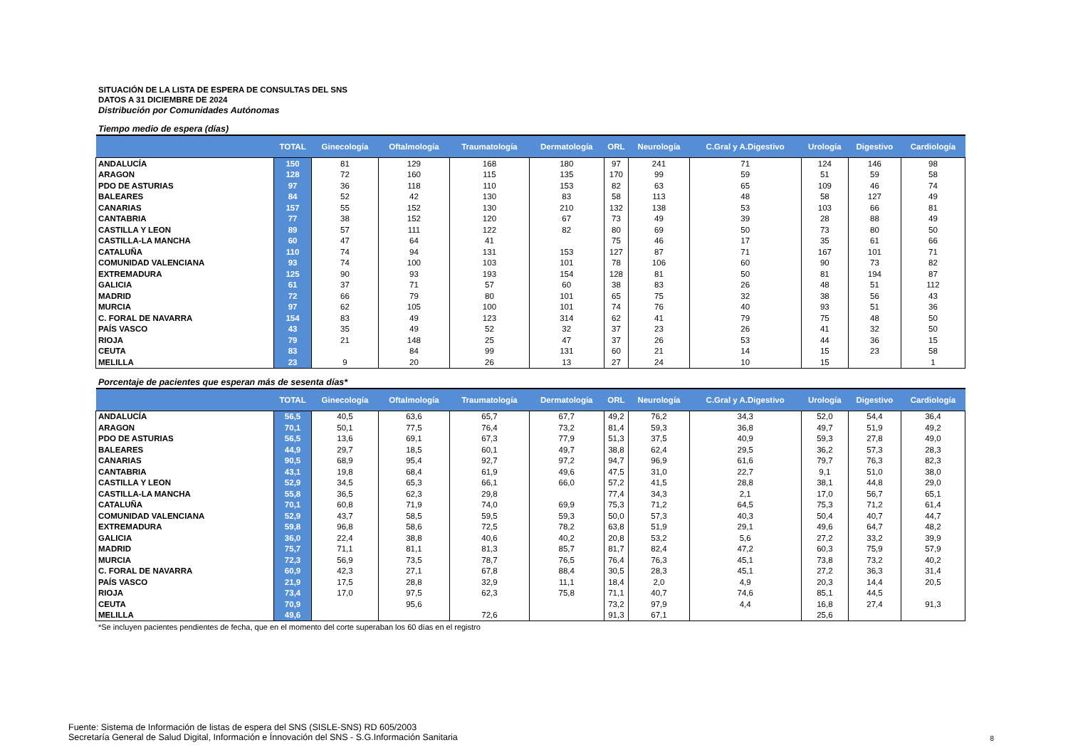SITUACIÓN DE LA LISTA DE ESPERA DE CONSULTAS DEL SNS
DATOS A 31 DICIEMBRE DE 2024
Distribución por Comunidades Autónomas
Tiempo medio de espera (días)
| | TOTAL | Ginecología | Oftalmología | Traumatología | Dermatología | ORL | Neurología | C.Gral y A.Digestivo | Urología | Digestivo | Cardiología |
| --- | --- | --- | --- | --- | --- | --- | --- | --- | --- | --- | --- |
| ANDALUCÍA | 150 | 81 | 129 | 168 | 180 | 97 | 241 | 71 | 124 | 146 | 98 |
| ARAGON | 128 | 72 | 160 | 115 | 135 | 170 | 99 | 59 | 51 | 59 | 58 |
| PDO DE ASTURIAS | 97 | 36 | 118 | 110 | 153 | 82 | 63 | 65 | 109 | 46 | 74 |
| BALEARES | 84 | 52 | 42 | 130 | 83 | 58 | 113 | 48 | 58 | 127 | 49 |
| CANARIAS | 157 | 55 | 152 | 130 | 210 | 132 | 138 | 53 | 103 | 66 | 81 |
| CANTABRIA | 77 | 38 | 152 | 120 | 67 | 73 | 49 | 39 | 28 | 88 | 49 |
| CASTILLA Y LEON | 89 | 57 | 111 | 122 | 82 | 80 | 69 | 50 | 73 | 80 | 50 |
| CASTILLA-LA MANCHA | 60 | 47 | 64 | 41 | | 75 | 46 | 17 | 35 | 61 | 66 |
| CATALUÑA | 110 | 74 | 94 | 131 | 153 | 127 | 87 | 71 | 167 | 101 | 71 |
| COMUNIDAD VALENCIANA | 93 | 74 | 100 | 103 | 101 | 78 | 106 | 60 | 90 | 73 | 82 |
| EXTREMADURA | 125 | 90 | 93 | 193 | 154 | 128 | 81 | 50 | 81 | 194 | 87 |
| GALICIA | 61 | 37 | 71 | 57 | 60 | 38 | 83 | 26 | 48 | 51 | 112 |
| MADRID | 72 | 66 | 79 | 80 | 101 | 65 | 75 | 32 | 38 | 56 | 43 |
| MURCIA | 97 | 62 | 105 | 100 | 101 | 74 | 76 | 40 | 93 | 51 | 36 |
| C. FORAL DE NAVARRA | 154 | 83 | 49 | 123 | 314 | 62 | 41 | 79 | 75 | 48 | 50 |
| PAÍS VASCO | 43 | 35 | 49 | 52 | 32 | 37 | 23 | 26 | 41 | 32 | 50 |
| RIOJA | 79 | 21 | 148 | 25 | 47 | 37 | 26 | 53 | 44 | 36 | 15 |
| CEUTA | 83 | | 84 | 99 | 131 | 60 | 21 | 14 | 15 | 23 | 58 |
| MELILLA | 23 | 9 | 20 | 26 | 13 | 27 | 24 | 10 | 15 | | 1 |
Porcentaje de pacientes que esperan más de sesenta días*
| | TOTAL | Ginecología | Oftalmología | Traumatología | Dermatología | ORL | Neurología | C.Gral y A.Digestivo | Urología | Digestivo | Cardiología |
| --- | --- | --- | --- | --- | --- | --- | --- | --- | --- | --- | --- |
| ANDALUCÍA | 56,5 | 40,5 | 63,6 | 65,7 | 67,7 | 49,2 | 76,2 | 34,3 | 52,0 | 54,4 | 36,4 |
| ARAGON | 70,1 | 50,1 | 77,5 | 76,4 | 73,2 | 81,4 | 59,3 | 36,8 | 49,7 | 51,9 | 49,2 |
| PDO DE ASTURIAS | 56,5 | 13,6 | 69,1 | 67,3 | 77,9 | 51,3 | 37,5 | 40,9 | 59,3 | 27,8 | 49,0 |
| BALEARES | 44,9 | 29,7 | 18,5 | 60,1 | 49,7 | 38,8 | 62,4 | 29,5 | 36,2 | 57,3 | 28,3 |
| CANARIAS | 90,5 | 68,9 | 95,4 | 92,7 | 97,2 | 94,7 | 96,9 | 61,6 | 79,7 | 76,3 | 82,3 |
| CANTABRIA | 43,1 | 19,8 | 68,4 | 61,9 | 49,6 | 47,5 | 31,0 | 22,7 | 9,1 | 51,0 | 38,0 |
| CASTILLA Y LEON | 52,9 | 34,5 | 65,3 | 66,1 | 66,0 | 57,2 | 41,5 | 28,8 | 38,1 | 44,8 | 29,0 |
| CASTILLA-LA MANCHA | 55,8 | 36,5 | 62,3 | 29,8 | | 77,4 | 34,3 | 2,1 | 17,0 | 56,7 | 65,1 |
| CATALUÑA | 70,1 | 60,8 | 71,9 | 74,0 | 69,9 | 75,3 | 71,2 | 64,5 | 75,3 | 71,2 | 61,4 |
| COMUNIDAD VALENCIANA | 52,9 | 43,7 | 58,5 | 59,5 | 59,3 | 50,0 | 57,3 | 40,3 | 50,4 | 40,7 | 44,7 |
| EXTREMADURA | 59,8 | 96,8 | 58,6 | 72,5 | 78,2 | 63,8 | 51,9 | 29,1 | 49,6 | 64,7 | 48,2 |
| GALICIA | 36,0 | 22,4 | 38,8 | 40,6 | 40,2 | 20,8 | 53,2 | 5,6 | 27,2 | 33,2 | 39,9 |
| MADRID | 75,7 | 71,1 | 81,1 | 81,3 | 85,7 | 81,7 | 82,4 | 47,2 | 60,3 | 75,9 | 57,9 |
| MURCIA | 72,3 | 56,9 | 73,5 | 78,7 | 76,5 | 76,4 | 76,3 | 45,1 | 73,8 | 73,2 | 40,2 |
| C. FORAL DE NAVARRA | 60,9 | 42,3 | 27,1 | 67,8 | 88,4 | 30,5 | 28,3 | 45,1 | 27,2 | 36,3 | 31,4 |
| PAÍS VASCO | 21,9 | 17,5 | 28,8 | 32,9 | 11,1 | 18,4 | 2,0 | 4,9 | 20,3 | 14,4 | 20,5 |
| RIOJA | 73,4 | 17,0 | 97,5 | 62,3 | 75,8 | 71,1 | 40,7 | 74,6 | 85,1 | 44,5 | |
| CEUTA | 70,9 | | 95,6 | | | 73,2 | 97,9 | 4,4 | 16,8 | 27,4 | 91,3 |
| MELILLA | 49,6 | | | 72,6 | | 91,3 | 67,1 | | 25,6 | | |
*Se incluyen pacientes pendientes de fecha, que en el momento del corte superaban los 60 días en el registro
Fuente: Sistema de Información de listas de espera del SNS (SISLE-SNS) RD 605/2003
Secretaría General de Salud Digital, Información e Ínnovación del SNS - S.G.Información Sanitaria
8